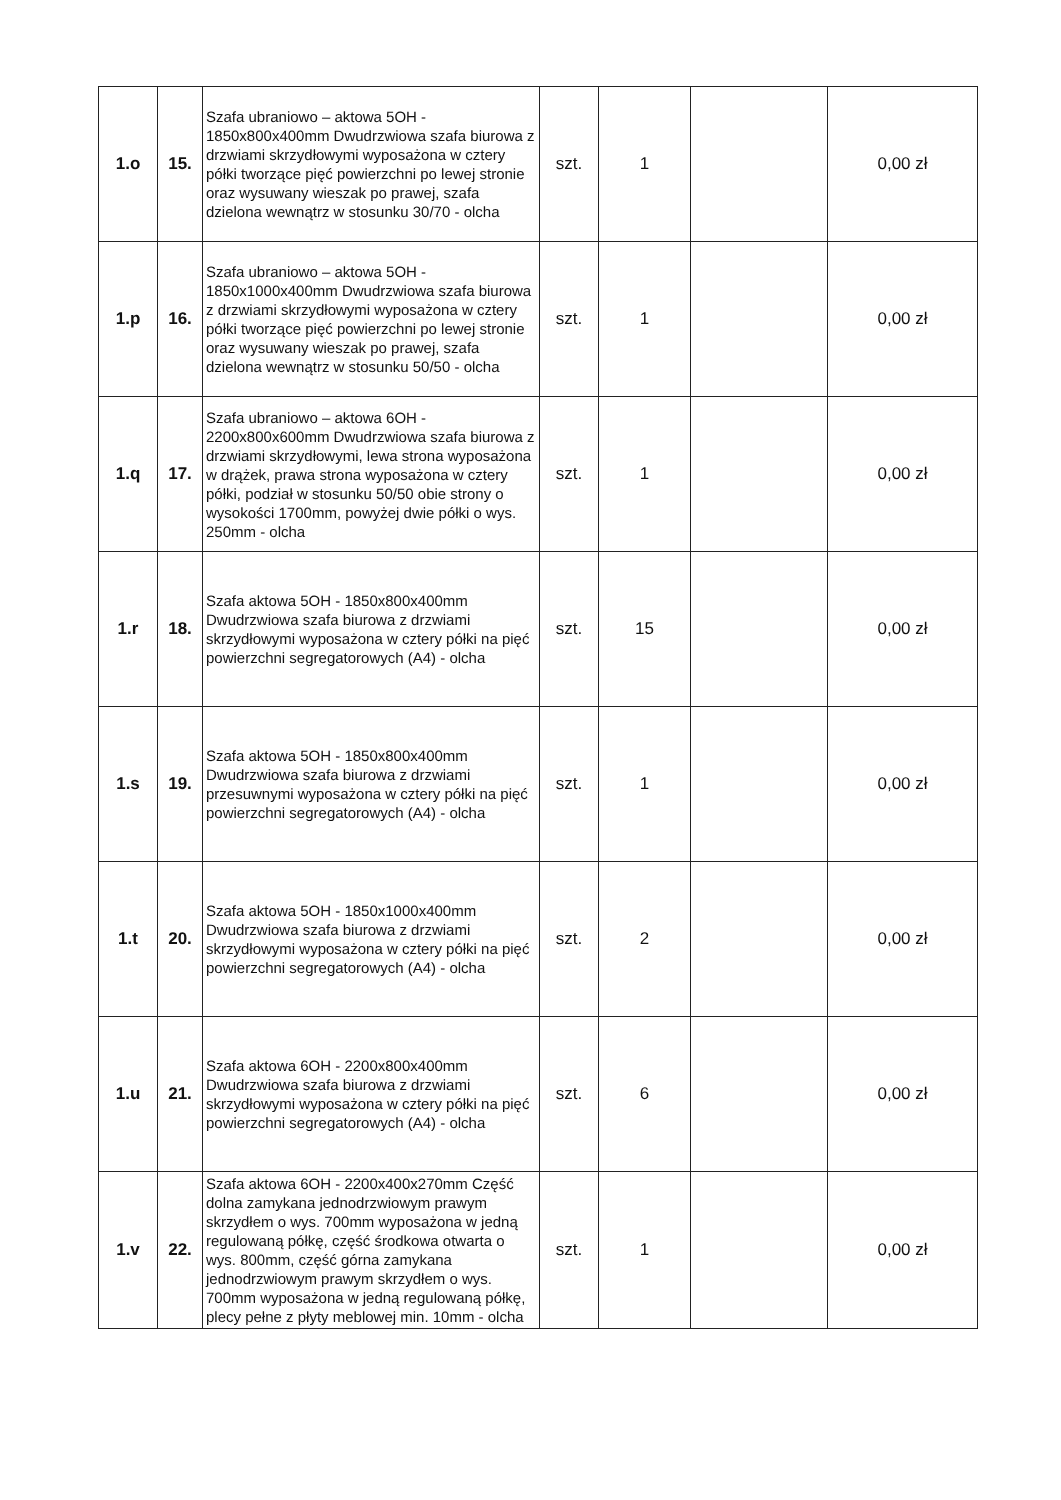| 1.o | 15. | Szafa ubraniowo – aktowa 5OH - 1850x800x400mm Dwudrzwiowa szafa biurowa z drzwiami skrzydłowymi wyposażona w cztery półki tworzące pięć powierzchni po lewej stronie oraz wysuwany wieszak po prawej, szafa dzielona wewnątrz w stosunku 30/70 - olcha | szt. | 1 | | 0,00 zł |
| 1.p | 16. | Szafa ubraniowo – aktowa 5OH - 1850x1000x400mm Dwudrzwiowa szafa biurowa z drzwiami skrzydłowymi wyposażona w cztery półki tworzące pięć powierzchni po lewej stronie oraz wysuwany wieszak po prawej, szafa dzielona wewnątrz w stosunku 50/50 - olcha | szt. | 1 | | 0,00 zł |
| 1.q | 17. | Szafa ubraniowo – aktowa 6OH - 2200x800x600mm Dwudrzwiowa szafa biurowa z drzwiami skrzydłowymi, lewa strona wyposażona w drążek, prawa strona wyposażona w cztery półki, podział w stosunku 50/50 obie strony o wysokości 1700mm, powyżej dwie półki o wys. 250mm - olcha | szt. | 1 | | 0,00 zł |
| 1.r | 18. | Szafa aktowa 5OH - 1850x800x400mm Dwudrzwiowa szafa biurowa z drzwiami skrzydłowymi wyposażona w cztery półki na pięć powierzchni segregatorowych (A4) - olcha | szt. | 15 | | 0,00 zł |
| 1.s | 19. | Szafa aktowa 5OH - 1850x800x400mm Dwudrzwiowa szafa biurowa z drzwiami przesuwnymi wyposażona w cztery półki na pięć powierzchni segregatorowych (A4) - olcha | szt. | 1 | | 0,00 zł |
| 1.t | 20. | Szafa aktowa 5OH - 1850x1000x400mm Dwudrzwiowa szafa biurowa z drzwiami skrzydłowymi wyposażona w cztery półki na pięć powierzchni segregatorowych (A4) - olcha | szt. | 2 | | 0,00 zł |
| 1.u | 21. | Szafa aktowa 6OH - 2200x800x400mm Dwudrzwiowa szafa biurowa z drzwiami skrzydłowymi wyposażona w cztery półki na pięć powierzchni segregatorowych (A4) - olcha | szt. | 6 | | 0,00 zł |
| 1.v | 22. | Szafa aktowa 6OH - 2200x400x270mm Część dolna zamykana jednodrzwiowym prawym skrzydłem o wys. 700mm wyposażona w jedną regulowaną półkę, część środkowa otwarta o wys. 800mm, część górna zamykana jednodrzwiowym prawym skrzydłem o wys. 700mm wyposażona w jedną regulowaną półkę, plecy pełne z płyty meblowej min. 10mm - olcha | szt. | 1 | | 0,00 zł |